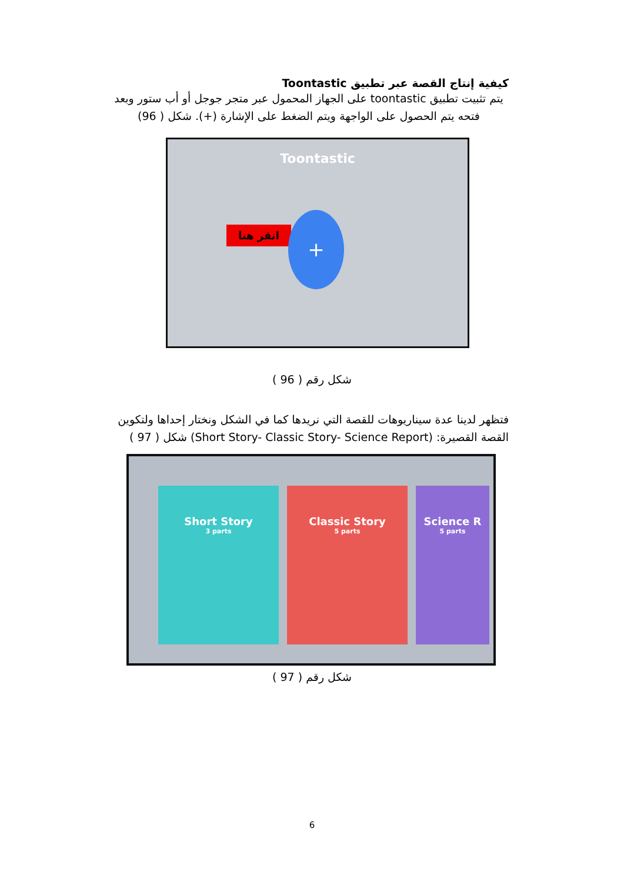كيفية إنتاج القصة عبر تطبيق Toontastic
يتم تثبيت تطبيق toontastic على الجهاز المحمول عبر متجر جوجل أو أب ستور وبعد فتحه يتم الحصول على الواجهة ويتم الضغط على الإشارة (+). شكل ( 96)
Toontastic
انقر هنا +
شكل رقم ( 96 )
فتظهر لدينا عدة سيناريوهات للقصة التي نريدها كما في الشكل ونختار إحداها ولتكوين القصة القصيرة: (Short Story- Classic Story- Science Report) شكل ( 97 )
Short Story
3 parts
Classic Story
5 parts
Science R
5 parts
شكل رقم ( 97 )
6